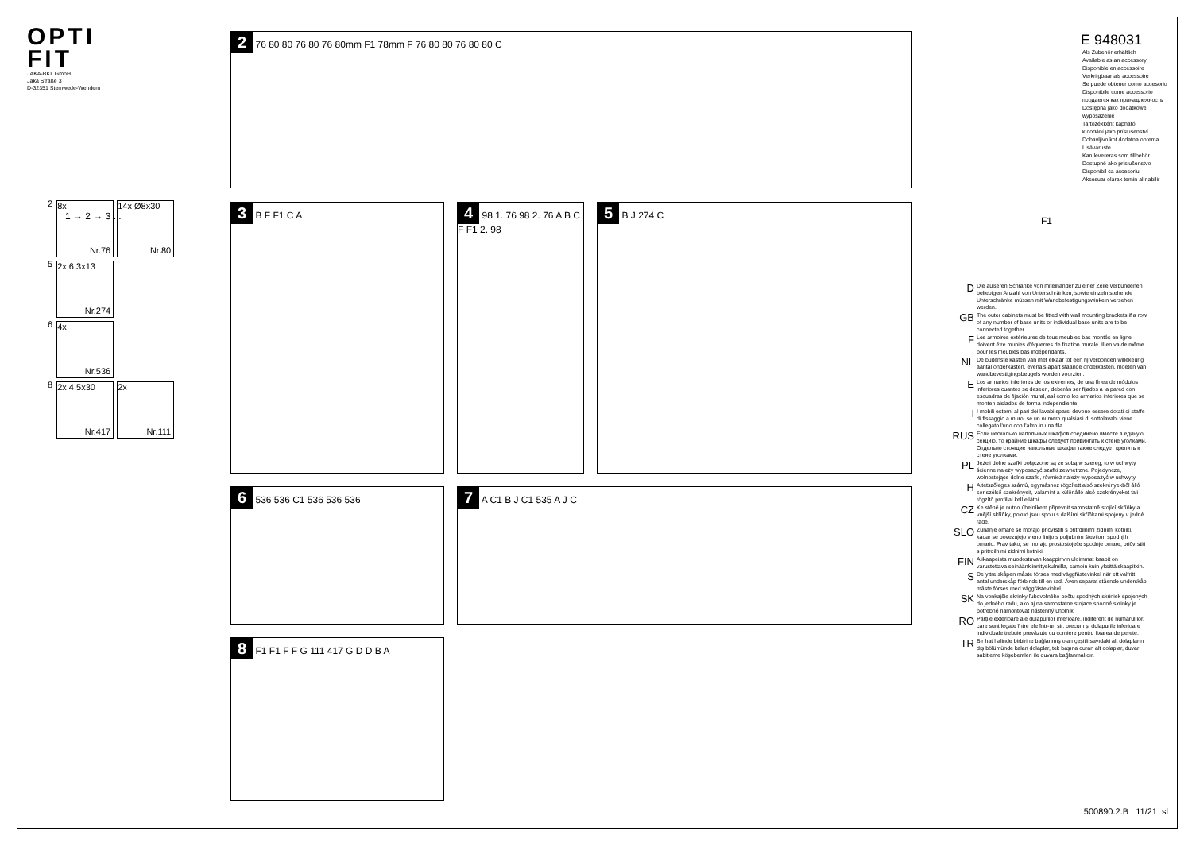OPTI
FIT
JAKA-BKL GmbH
Jaka Straße 3
D-32351 Stemwede-Wehdem
1 → 2 → 3 ...
2 8x Nr.76 14x Ø8x30 Nr.80
5 2x 6,3x13 Nr.274
6 4x Nr.536
8 2x 4,5x30 Nr.417 2x Nr.111
2 76 80 80 76 80 76 80mm F1 78mm F 76 80 80 76 80 80 C
3 B F F1 C A
4 98 1. 76 98 2. 76 A B C F F1 2. 98
5 B J 274 C
6 536 536 C1 536 536 536 7 A C1 B J C1 535 A J C
8 F1 F1 F F G 111 417 G D D B A
E 948031
Als Zubehör erhältlich
Available as an accessory
Disponible en accessoire
Verkrijgbaar als accessoire
Se puede obtener como accesorio
Disponibile come accessorio
продается как принадлежность
Dostępna jako dodatkowe wyposażenie
Tartozékként kapható
k dodání jako příslušenství
Dobavljivo kot dodatna oprema
Lisävaruste
Kan levereras som tillbehör
Dostupné ako príslušenstvo
Disponibil ca accesoriu
Aksesuar olarak temin alınabilir
F1
D
Die äußeren Schränke von miteinander zu einer Zeile verbundenen beliebigen Anzahl von Unterschränken, sowie einzeln stehende Unterschränke müssen mit Wandbefestigungswinkeln versehen werden.
GB
The outer cabinets must be fitted with wall mounting brackets if a row of any number of base units or individual base units are to be connected together.
F
Les armoires extérieures de tous meubles bas montés en ligne doivent être munies d'équerres de fixation murale. Il en va de même pour les meubles bas indépendants.
NL
De buitenste kasten van met elkaar tot een rij verbonden willekeurig aantal onderkasten, evenals apart staande onderkasten, moeten van wandbevestigingsbeugels worden voorzien.
E
Los armarios inferiores de los extremos, de una línea de módulos inferiores cuantos se deseen, deberán ser fijados a la pared con escuadras de fijación mural, así como los armarios inferiores que se monten aislados de forma independiente.
I
I mobili esterni al pari dei lavabi sparsi devono essere dotati di staffe di fissaggio a muro, se un numero qualsiasi di sottolavabi viene collegato l'uno con l'altro in una fila.
RUS
Если несколько напольных шкафов соединено вместе в единую секцию, то крайние шкафы следует привинтить к стене уголками. Отдельно стоящие напольные шкафы также следует крепить к стене уголками.
PL
Jeżeli dolne szafki połączone są ze sobą w szereg, to w uchwyty ścienne należy wyposażyć szafki zewnętrzne. Pojedyncze, wolnostojące dolne szafki, również należy wyposażyć w uchwyty.
H
A tetszőleges számú, egymáshoz rögzített alsó szekrényekből álló sor szélső szekrényeit, valamint a különálló alsó szekrényeket fali rögzítő profillal kell ellátni.
CZ
Ke stěně je nutno úhelníkem připevnit samostatně stojící skříňky a vnější skříňky, pokud jsou spolu s dalšími skříňkami spojeny v jedné řadě.
SLO
Zunanje omare se morajo pričvrstiti s pritrdilnimi zidnimi kotniki, kadar se povezujejo v eno linijo s poljubnim številom spodnjih omaric. Prav tako, se morajo prostostoječe spodnje omare, pričvrstiti s pritrdilnimi zidnimi kotniki.
FIN
Alikaapeista muodostuvan kaappirivin uloimmat kaapit on varustettava seinäänkiinnityskulmilla, samoin kuin yksittäiskaapitkin.
S
De yttre skåpen måste förses med väggfästevinkel när ett valfritt antal underskåp förbinds till en rad. Även separat stående underskåp måste förses med väggfästevinkel.
SK
Na vonkajšie skrinky ľubovoľného počtu spodných skriniek spojených do jedného radu, ako aj na samostatne stojace spodné skrinky je potrebné namontovať nástenný uholník.
RO
Părţile exterioare ale dulapurilor inferioare, indiferent de numărul lor, care sunt legate între ele într-un şir, precum şi dulapurile inferioare individuale trebuie prevăzute cu corniere pentru fixarea de perete.
TR
Bir hat halinde birbirine bağlanmış olan çeşitli sayıdaki alt dolapların dış bölümünde kalan dolaplar, tek başına duran alt dolaplar, duvar sabitleme köşebentleri ile duvara bağlanmalıdır.
500890.2.B 11/21 sl